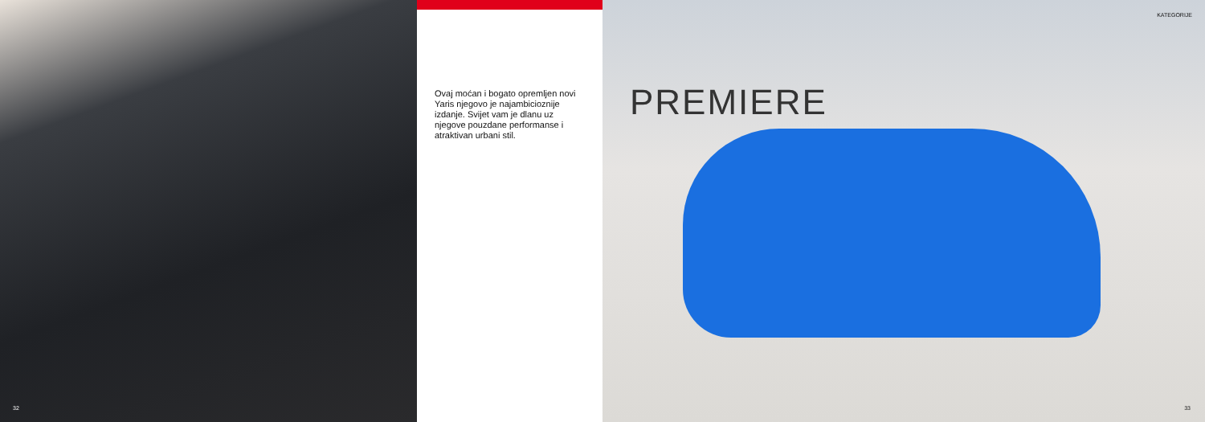32
Ovaj moćan i bogato opremljen novi Yaris njegovo je najambicioznije izdanje. Svijet vam je dlanu uz njegove pouzdane performanse i atraktivan urbani stil.
KATEGORIJE
PREMIERE
33